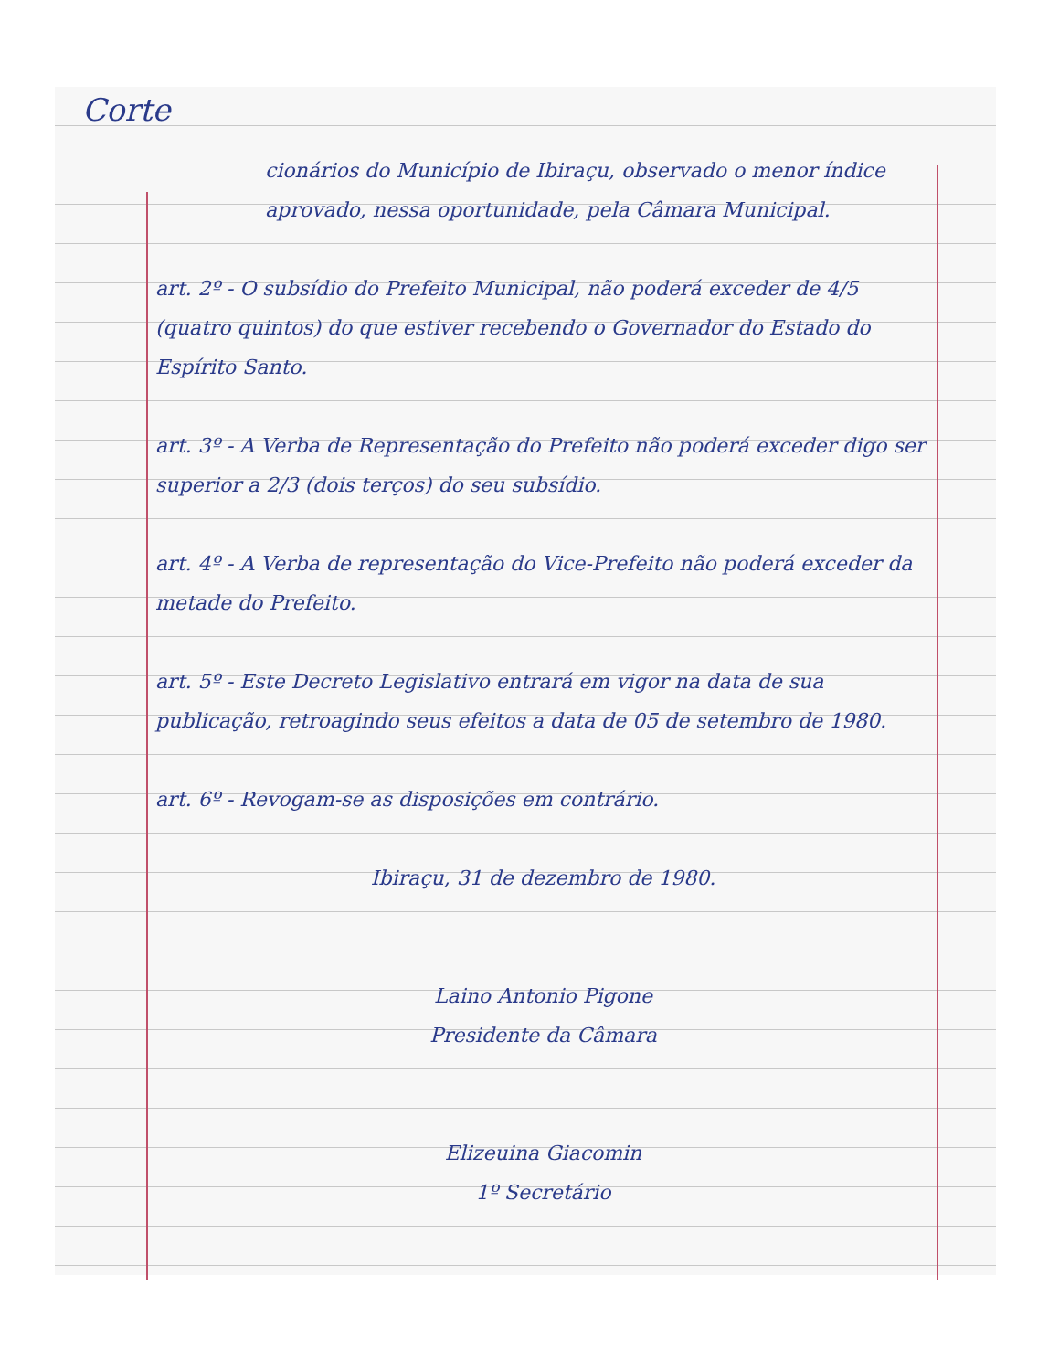Corte
cionários do Município de Ibiraçu, observado o menor índice aprovado, nessa oportunidade, pela Câmara Municipal.
art. 2º - O subsídio do Prefeito Municipal, não poderá exceder de 4/5 (quatro quintos) do que estiver recebendo o Governador do Estado do Espírito Santo.
art. 3º - A Verba de Representação do Prefeito não poderá exceder digo ser superior a 2/3 (dois terços) do seu subsídio.
art. 4º - A Verba de representação do Vice-Prefeito não poderá exceder da metade do Prefeito.
art. 5º - Este Decreto Legislativo entrará em vigor na data de sua publicação, retroagindo seus efeitos a data de 05 de setembro de 1980.
art. 6º - Revogam-se as disposições em contrário.
Ibiraçu, 31 de dezembro de 1980.
Laino Antonio Pigone
Presidente da Câmara
Elizeuina Giacomin
1º Secretário